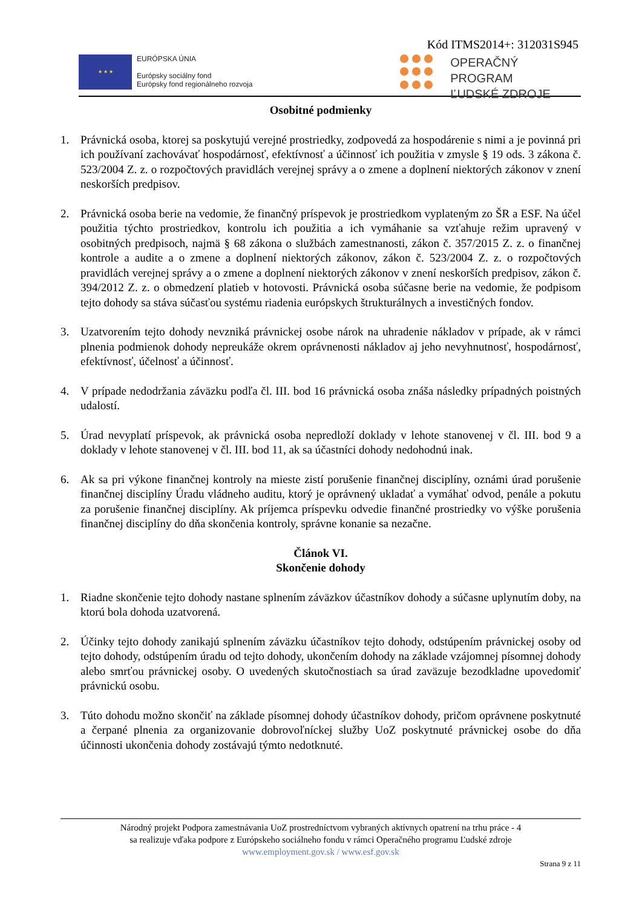Kód ITMS2014+: 312031S945
★ ★ ★
EURÓPSKA ÚNIA
Európsky sociálny fond
Európsky fond regionálneho rozvoja
OPERAČNÝ PROGRAM
ĽUDSKÉ ZDROJE
Osobitné podmienky
1. Právnická osoba, ktorej sa poskytujú verejné prostriedky, zodpovedá za hospodárenie s nimi a je povinná pri ich používaní zachovávať hospodárnosť, efektívnosť a účinnosť ich použitia v zmysle § 19 ods. 3 zákona č. 523/2004 Z. z. o rozpočtových pravidlách verejnej správy a o zmene a doplnení niektorých zákonov v znení neskorších predpisov.
2. Právnická osoba berie na vedomie, že finančný príspevok je prostriedkom vyplateným zo ŠR a ESF. Na účel použitia týchto prostriedkov, kontrolu ich použitia a ich vymáhanie sa vzťahuje režim upravený v osobitných predpisoch, najmä § 68 zákona o službách zamestnanosti, zákon č. 357/2015 Z. z. o finančnej kontrole a audite a o zmene a doplnení niektorých zákonov, zákon č. 523/2004 Z. z. o rozpočtových pravidlách verejnej správy a o zmene a doplnení niektorých zákonov v znení neskorších predpisov, zákon č. 394/2012 Z. z. o obmedzení platieb v hotovosti. Právnická osoba súčasne berie na vedomie, že podpisom tejto dohody sa stáva súčasťou systému riadenia európskych štrukturálnych a investičných fondov.
3. Uzatvorením tejto dohody nevzniká právnickej osobe nárok na uhradenie nákladov v prípade, ak v rámci plnenia podmienok dohody nepreukáže okrem oprávnenosti nákladov aj jeho nevyhnutnosť, hospodárnosť, efektívnosť, účelnosť a účinnosť.
4. V prípade nedodržania záväzku podľa čl. III. bod 16 právnická osoba znáša následky prípadných poistných udalostí.
5. Úrad nevyplatí príspevok, ak právnická osoba nepredloží doklady v lehote stanovenej v čl. III. bod 9 a doklady v lehote stanovenej v čl. III. bod 11, ak sa účastníci dohody nedohodnú inak.
6. Ak sa pri výkone finančnej kontroly na mieste zistí porušenie finančnej disciplíny, oznámi úrad porušenie finančnej disciplíny Úradu vládneho auditu, ktorý je oprávnený ukladať a vymáhať odvod, penále a pokutu za porušenie finančnej disciplíny. Ak príjemca príspevku odvedie finančné prostriedky vo výške porušenia finančnej disciplíny do dňa skončenia kontroly, správne konanie sa nezačne.
Článok VI.
Skončenie dohody
1. Riadne skončenie tejto dohody nastane splnením záväzkov účastníkov dohody a súčasne uplynutím doby, na ktorú bola dohoda uzatvorená.
2. Účinky tejto dohody zanikajú splnením záväzku účastníkov tejto dohody, odstúpením právnickej osoby od tejto dohody, odstúpením úradu od tejto dohody, ukončením dohody na základe vzájomnej písomnej dohody alebo smrťou právnickej osoby. O uvedených skutočnostiach sa úrad zaväzuje bezodkladne upovedomiť právnickú osobu.
3. Túto dohodu možno skončiť na základe písomnej dohody účastníkov dohody, pričom oprávnene poskytnuté a čerpané plnenia za organizovanie dobrovoľníckej služby UoZ poskytnuté právnickej osobe do dňa účinnosti ukončenia dohody zostávajú týmto nedotknuté.
Národný projekt Podpora zamestnávania UoZ prostredníctvom vybraných aktívnych opatrení na trhu práce - 4
sa realizuje vďaka podpore z Európskeho sociálneho fondu v rámci Operačného programu Ľudské zdroje
www.employment.gov.sk / www.esf.gov.sk
Strana 9 z 11